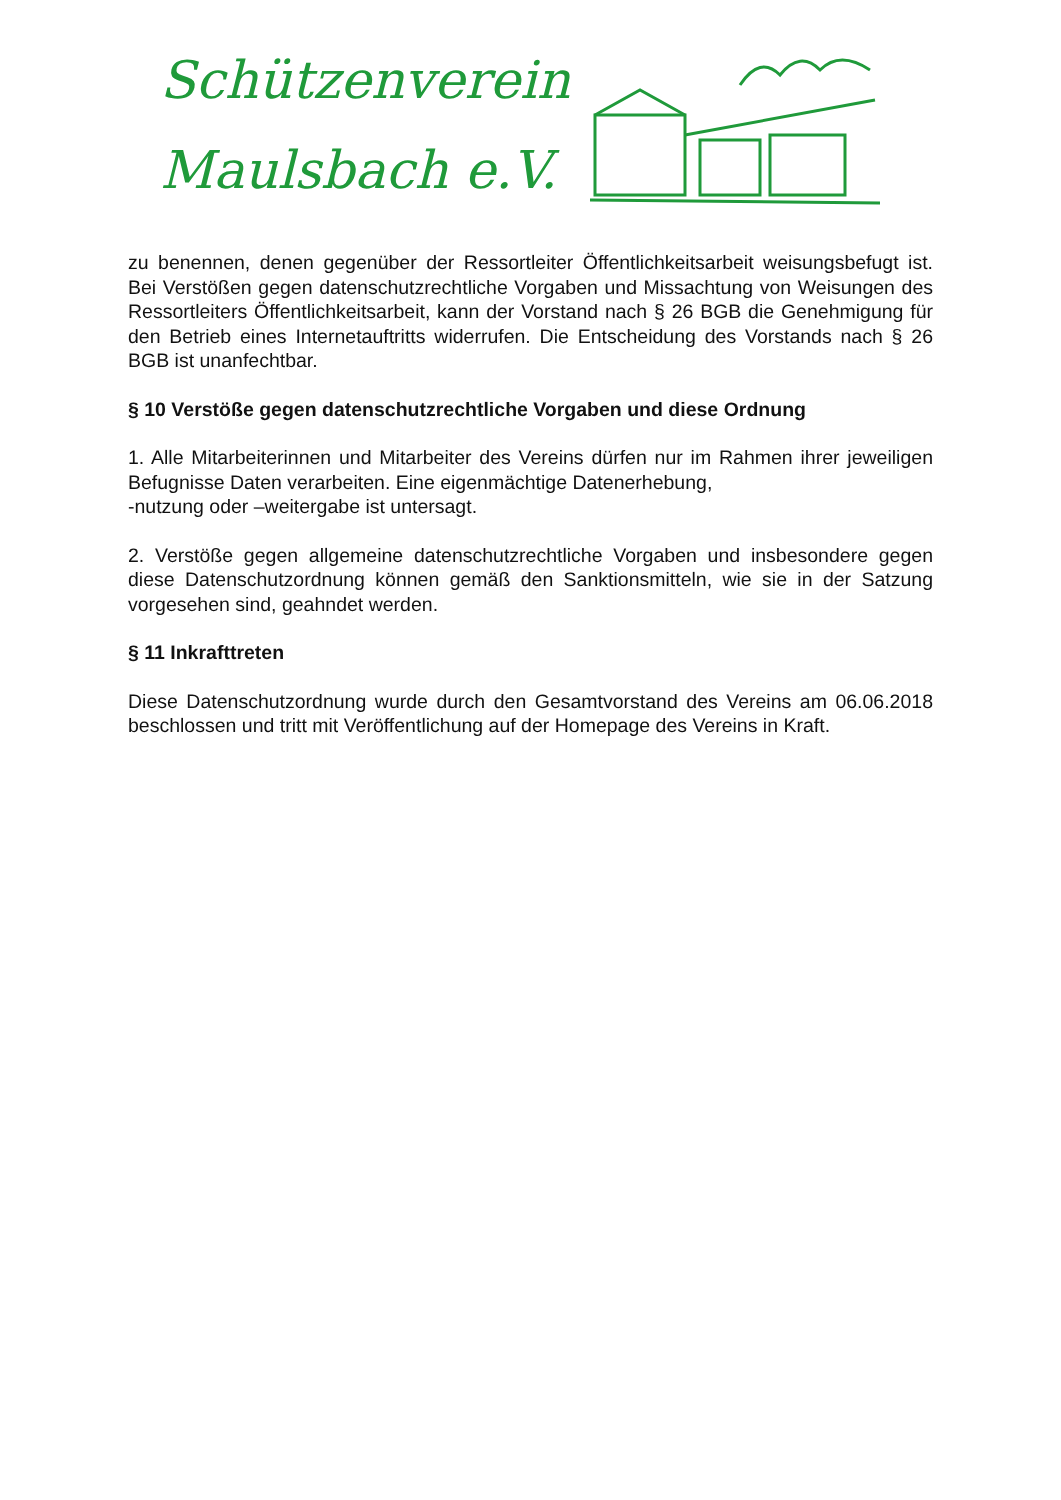Schützenverein
Maulsbach e.V.
zu benennen, denen gegenüber der Ressortleiter Öffentlichkeitsarbeit weisungsbefugt ist. Bei Verstößen gegen datenschutzrechtliche Vorgaben und Missachtung von Weisungen des Ressortleiters Öffentlichkeitsarbeit, kann der Vorstand nach § 26 BGB die Genehmigung für den Betrieb eines Internetauftritts widerrufen. Die Entscheidung des Vorstands nach § 26 BGB ist unanfechtbar.
§ 10 Verstöße gegen datenschutzrechtliche Vorgaben und diese Ordnung
1. Alle Mitarbeiterinnen und Mitarbeiter des Vereins dürfen nur im Rahmen ihrer jeweiligen Befugnisse Daten verarbeiten. Eine eigenmächtige Datenerhebung,
-nutzung oder –weitergabe ist untersagt.
2. Verstöße gegen allgemeine datenschutzrechtliche Vorgaben und insbesondere gegen diese Datenschutzordnung können gemäß den Sanktionsmitteln, wie sie in der Satzung vorgesehen sind, geahndet werden.
§ 11 Inkrafttreten
Diese Datenschutzordnung wurde durch den Gesamtvorstand des Vereins am 06.06.2018 beschlossen und tritt mit Veröffentlichung auf der Homepage des Vereins in Kraft.